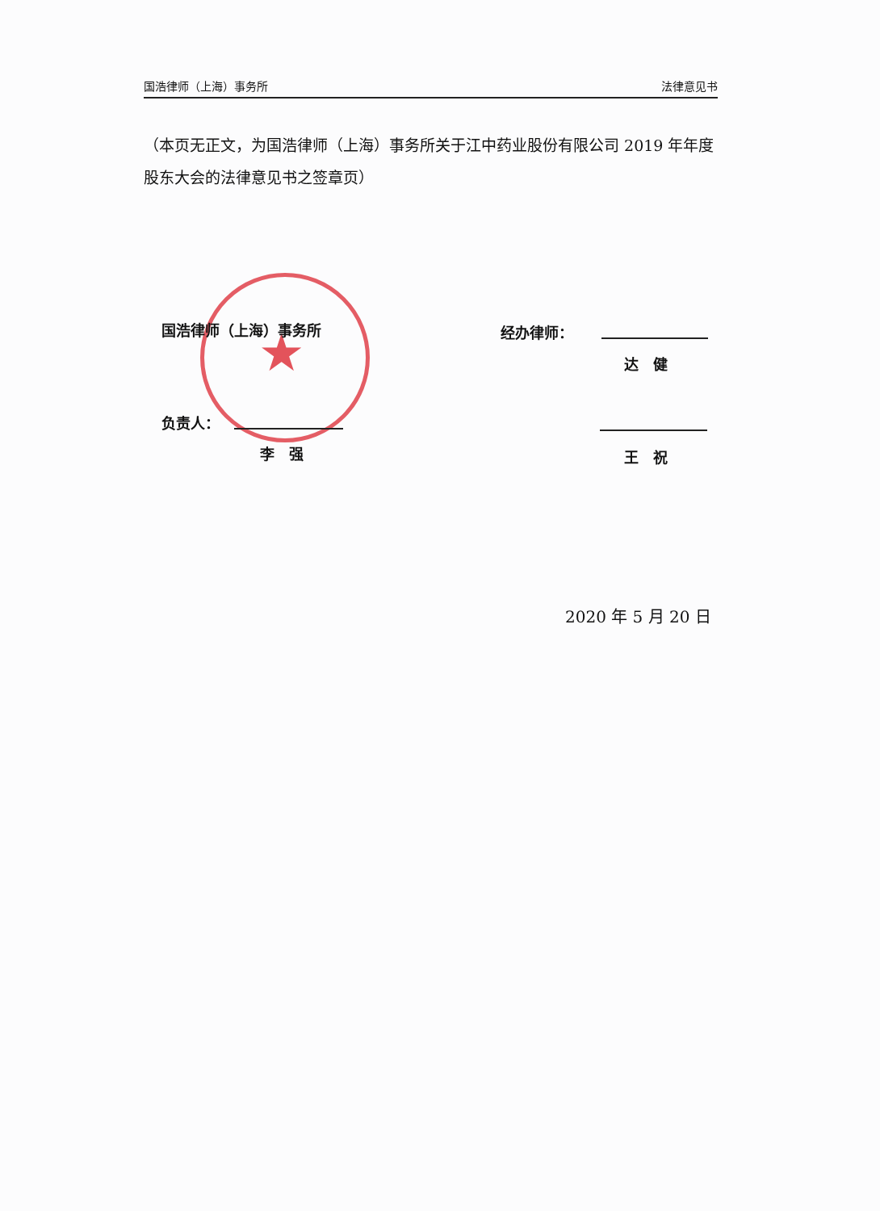国浩律师（上海）事务所 法律意见书
（本页无正文，为国浩律师（上海）事务所关于江中药业股份有限公司 2019 年年度股东大会的法律意见书之签章页）
★
国浩律师（上海）事务所 经办律师：
达　健
负责人：
李　强 王　祝
2020 年 5 月 20 日